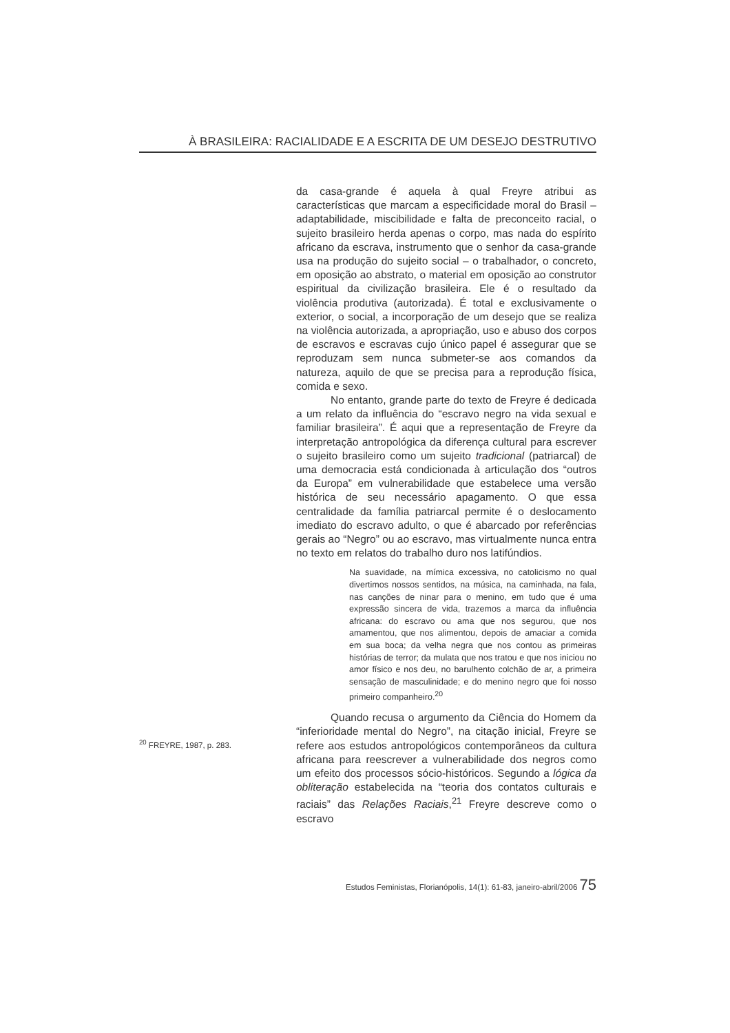À BRASILEIRA: RACIALIDADE E A ESCRITA DE UM DESEJO DESTRUTIVO
da casa-grande é aquela à qual Freyre atribui as características que marcam a especificidade moral do Brasil – adaptabilidade, miscibilidade e falta de preconceito racial, o sujeito brasileiro herda apenas o corpo, mas nada do espírito africano da escrava, instrumento que o senhor da casa-grande usa na produção do sujeito social – o trabalhador, o concreto, em oposição ao abstrato, o material em oposição ao construtor espiritual da civilização brasileira. Ele é o resultado da violência produtiva (autorizada). É total e exclusivamente o exterior, o social, a incorporação de um desejo que se realiza na violência autorizada, a apropriação, uso e abuso dos corpos de escravos e escravas cujo único papel é assegurar que se reproduzam sem nunca submeter-se aos comandos da natureza, aquilo de que se precisa para a reprodução física, comida e sexo.
No entanto, grande parte do texto de Freyre é dedicada a um relato da influência do “escravo negro na vida sexual e familiar brasileira”. É aqui que a representação de Freyre da interpretação antropológica da diferença cultural para escrever o sujeito brasileiro como um sujeito tradicional (patriarcal) de uma democracia está condicionada à articulação dos “outros da Europa” em vulnerabilidade que estabelece uma versão histórica de seu necessário apagamento. O que essa centralidade da família patriarcal permite é o deslocamento imediato do escravo adulto, o que é abarcado por referências gerais ao “Negro” ou ao escravo, mas virtualmente nunca entra no texto em relatos do trabalho duro nos latifúndios.
Na suavidade, na mímica excessiva, no catolicismo no qual divertimos nossos sentidos, na música, na caminhada, na fala, nas canções de ninar para o menino, em tudo que é uma expressão sincera de vida, trazemos a marca da influência africana: do escravo ou ama que nos segurou, que nos amamentou, que nos alimentou, depois de amaciar a comida em sua boca; da velha negra que nos contou as primeiras histórias de terror; da mulata que nos tratou e que nos iniciou no amor físico e nos deu, no barulhento colchão de ar, a primeira sensação de masculinidade; e do menino negro que foi nosso primeiro companheiro.<sup>20</sup>
Quando recusa o argumento da Ciência do Homem da “inferioridade mental do Negro”, na citação inicial, Freyre se refere aos estudos antropológicos contemporâneos da cultura africana para reescrever a vulnerabilidade dos negros como um efeito dos processos sócio-históricos. Segundo a lógica da obliteração estabelecida na “teoria dos contatos culturais e raciais” das Relações Raciais,<sup>21</sup> Freyre descreve como o escravo
<sup>20</sup> FREYRE, 1987, p. 283.
Estudos Feministas, Florianópolis, 14(1): 61-83, janeiro-abril/2006 75